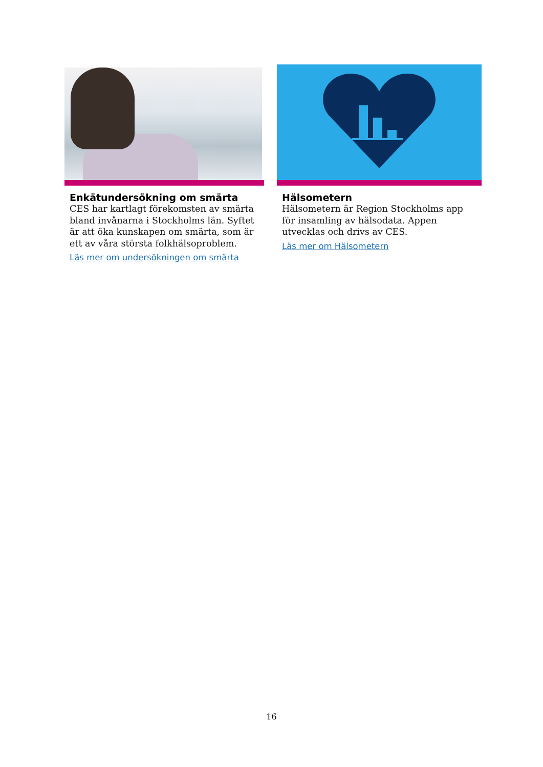Enkätundersökning om smärta
CES har kartlagt förekomsten av smärta bland invånarna i Stockholms län. Syftet är att öka kunskapen om smärta, som är ett av våra största folkhälsoproblem.
Läs mer om undersökningen om smärta
Hälsometern
Hälsometern är Region Stockholms app för insamling av hälsodata. Appen utvecklas och drivs av CES.
Läs mer om Hälsometern
16